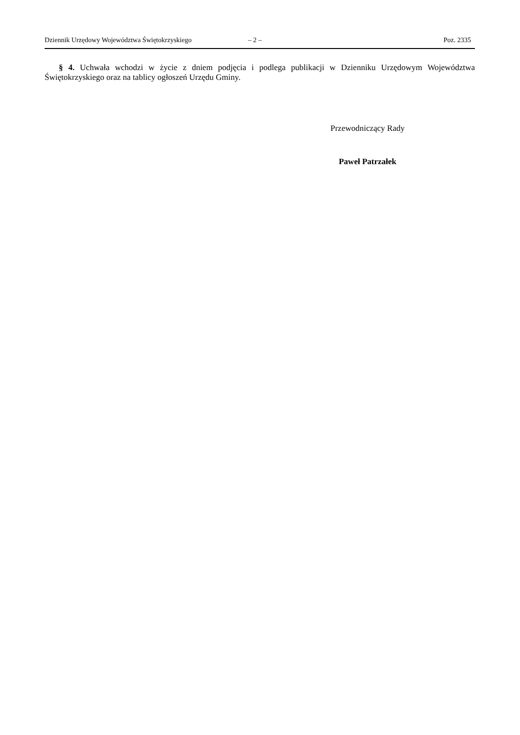Dziennik Urzędowy Województwa Świętokrzyskiego – 2 – Poz. 2335
§ 4. Uchwała wchodzi w życie z dniem podjęcia i podlega publikacji w Dzienniku Urzędowym Województwa Świętokrzyskiego oraz na tablicy ogłoszeń Urzędu Gminy.
Przewodniczący Rady
Paweł Patrzałek